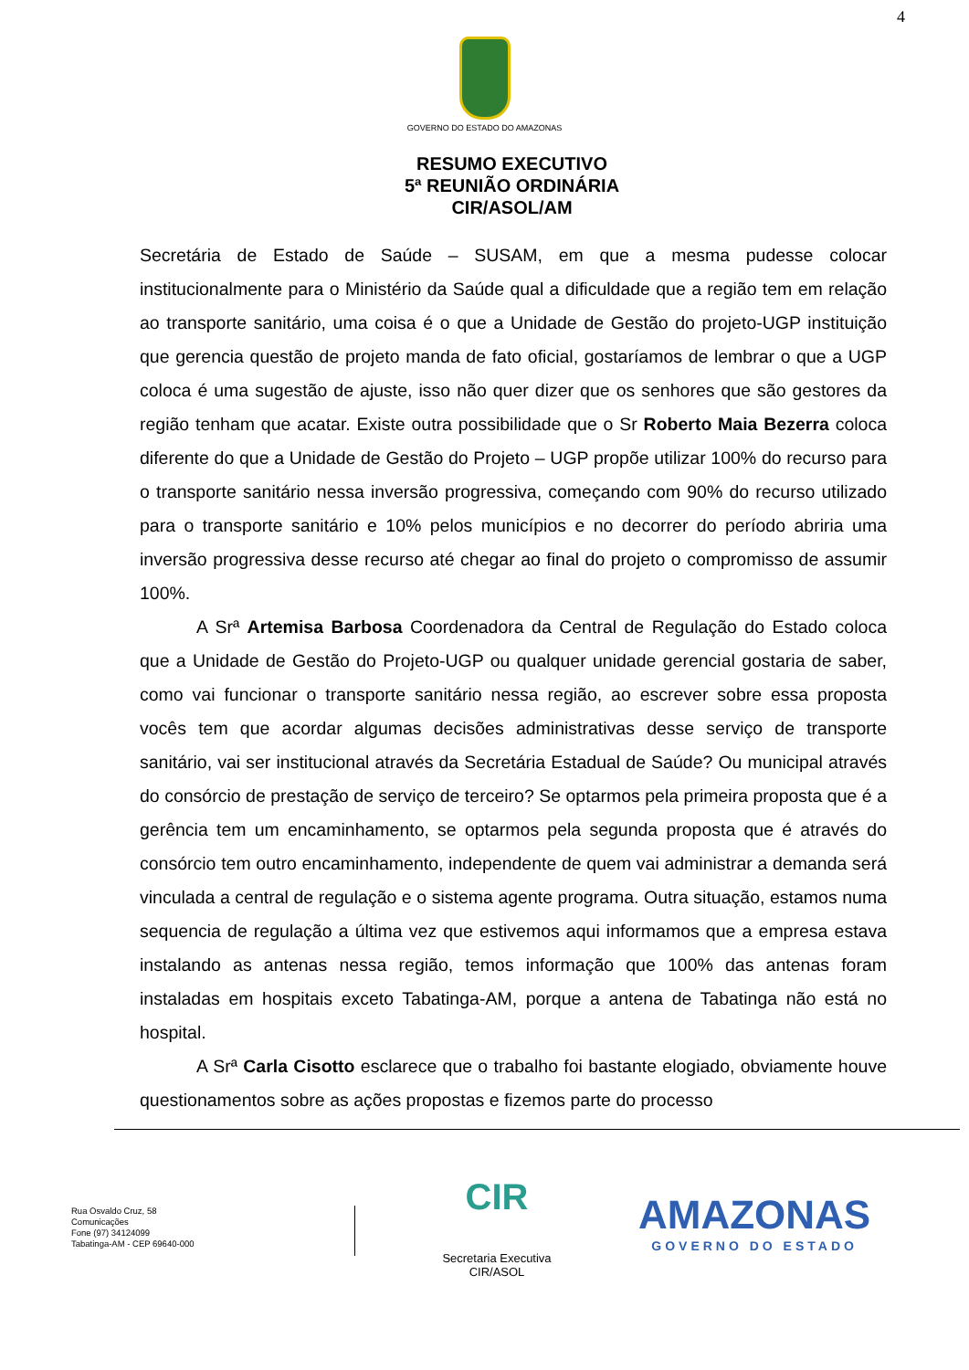4
GOVERNO DO ESTADO DO AMAZONAS
RESUMO EXECUTIVO
5ª REUNIÃO ORDINÁRIA
CIR/ASOL/AM
Secretária de Estado de Saúde – SUSAM, em que a mesma pudesse colocar institucionalmente para o Ministério da Saúde qual a dificuldade que a região tem em relação ao transporte sanitário, uma coisa é o que a Unidade de Gestão do projeto-UGP instituição que gerencia questão de projeto manda de fato oficial, gostaríamos de lembrar o que a UGP coloca é uma sugestão de ajuste, isso não quer dizer que os senhores que são gestores da região tenham que acatar. Existe outra possibilidade que o Sr Roberto Maia Bezerra coloca diferente do que a Unidade de Gestão do Projeto – UGP propõe utilizar 100% do recurso para o transporte sanitário nessa inversão progressiva, começando com 90% do recurso utilizado para o transporte sanitário e 10% pelos municípios e no decorrer do período abriria uma inversão progressiva desse recurso até chegar ao final do projeto o compromisso de assumir 100%.
A Srª Artemisa Barbosa Coordenadora da Central de Regulação do Estado coloca que a Unidade de Gestão do Projeto-UGP ou qualquer unidade gerencial gostaria de saber, como vai funcionar o transporte sanitário nessa região, ao escrever sobre essa proposta vocês tem que acordar algumas decisões administrativas desse serviço de transporte sanitário, vai ser institucional através da Secretária Estadual de Saúde? Ou municipal através do consórcio de prestação de serviço de terceiro? Se optarmos pela primeira proposta que é a gerência tem um encaminhamento, se optarmos pela segunda proposta que é através do consórcio tem outro encaminhamento, independente de quem vai administrar a demanda será vinculada a central de regulação e o sistema agente programa. Outra situação, estamos numa sequencia de regulação a última vez que estivemos aqui informamos que a empresa estava instalando as antenas nessa região, temos informação que 100% das antenas foram instaladas em hospitais exceto Tabatinga-AM, porque a antena de Tabatinga não está no hospital.
A Srª Carla Cisotto esclarece que o trabalho foi bastante elogiado, obviamente houve questionamentos sobre as ações propostas e fizemos parte do processo
Rua Osvaldo Cruz, 58
Comunicações
Fone (97) 34124099
Tabatinga-AM - CEP 69640-000
CIR
Secretaria Executiva
CIR/ASOL
AMAZONAS
GOVERNO DO ESTADO